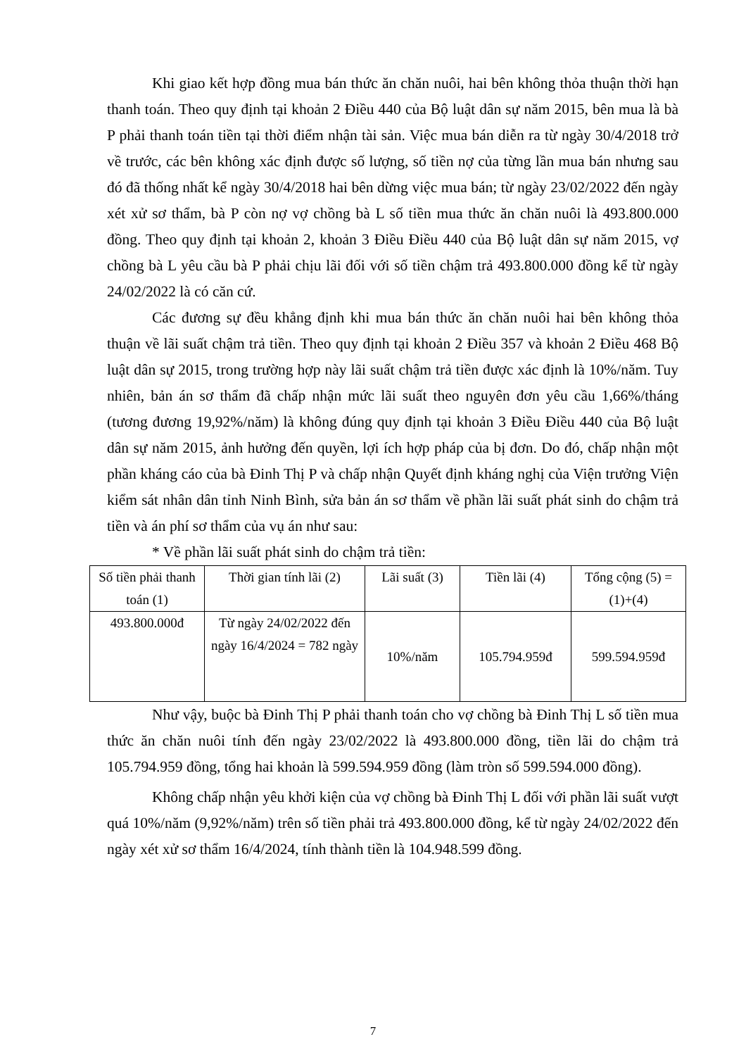Khi giao kết hợp đồng mua bán thức ăn chăn nuôi, hai bên không thỏa thuận thời hạn thanh toán. Theo quy định tại khoản 2 Điều 440 của Bộ luật dân sự năm 2015, bên mua là bà P phải thanh toán tiền tại thời điểm nhận tài sản. Việc mua bán diễn ra từ ngày 30/4/2018 trở về trước, các bên không xác định được số lượng, số tiền nợ của từng lần mua bán nhưng sau đó đã thống nhất kể ngày 30/4/2018 hai bên dừng việc mua bán; từ ngày 23/02/2022 đến ngày xét xử sơ thẩm, bà P còn nợ vợ chồng bà L số tiền mua thức ăn chăn nuôi là 493.800.000 đồng. Theo quy định tại khoản 2, khoản 3 Điều Điều 440 của Bộ luật dân sự năm 2015, vợ chồng bà L yêu cầu bà P phải chịu lãi đối với số tiền chậm trả 493.800.000 đồng kể từ ngày 24/02/2022 là có căn cứ.
Các đương sự đều khẳng định khi mua bán thức ăn chăn nuôi hai bên không thỏa thuận về lãi suất chậm trả tiền. Theo quy định tại khoản 2 Điều 357 và khoản 2 Điều 468 Bộ luật dân sự 2015, trong trường hợp này lãi suất chậm trả tiền được xác định là 10%/năm. Tuy nhiên, bản án sơ thẩm đã chấp nhận mức lãi suất theo nguyên đơn yêu cầu 1,66%/tháng (tương đương 19,92%/năm) là không đúng quy định tại khoản 3 Điều Điều 440 của Bộ luật dân sự năm 2015, ảnh hưởng đến quyền, lợi ích hợp pháp của bị đơn. Do đó, chấp nhận một phần kháng cáo của bà Đinh Thị P và chấp nhận Quyết định kháng nghị của Viện trưởng Viện kiểm sát nhân dân tỉnh Ninh Bình, sửa bản án sơ thẩm về phần lãi suất phát sinh do chậm trả tiền và án phí sơ thẩm của vụ án như sau:
* Về phần lãi suất phát sinh do chậm trả tiền:
| Số tiền phải thanh toán (1) | Thời gian tính lãi (2) | Lãi suất (3) | Tiền lãi (4) | Tổng cộng (5) = (1)+(4) |
| --- | --- | --- | --- | --- |
| 493.800.000đ | Từ ngày 24/02/2022 đến ngày 16/4/2024 = 782 ngày | 10%/năm | 105.794.959đ | 599.594.959đ |
Như vậy, buộc bà Đinh Thị P phải thanh toán cho vợ chồng bà Đinh Thị L số tiền mua thức ăn chăn nuôi tính đến ngày 23/02/2022 là 493.800.000 đồng, tiền lãi do chậm trả 105.794.959 đồng, tổng hai khoản là 599.594.959 đồng (làm tròn số 599.594.000 đồng).
Không chấp nhận yêu khởi kiện của vợ chồng bà Đinh Thị L đối với phần lãi suất vượt quá 10%/năm (9,92%/năm) trên số tiền phải trả 493.800.000 đồng, kể từ ngày 24/02/2022 đến ngày xét xử sơ thẩm 16/4/2024, tính thành tiền là 104.948.599 đồng.
7